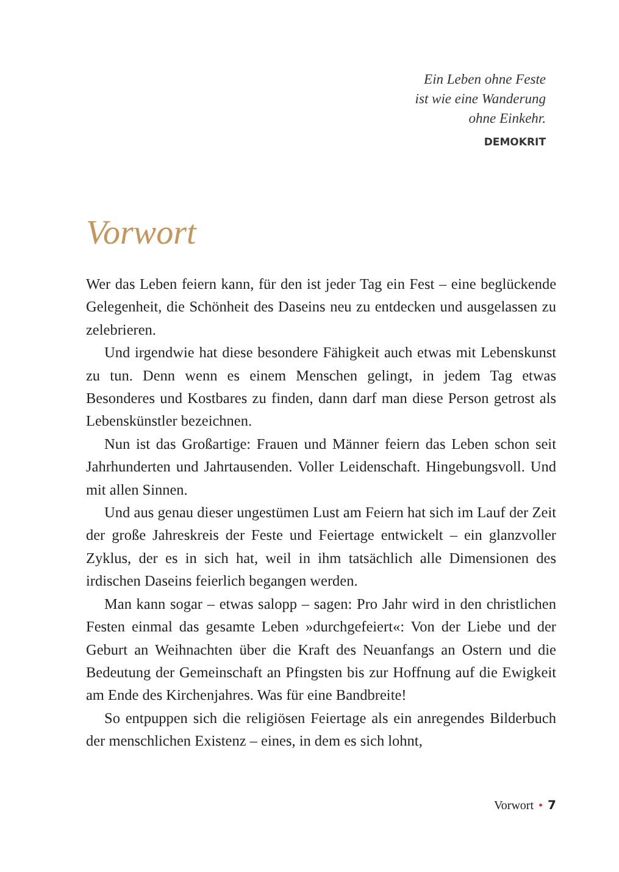Ein Leben ohne Feste
ist wie eine Wanderung
ohne Einkehr.
DEMOKRIT
Vorwort
Wer das Leben feiern kann, für den ist jeder Tag ein Fest – eine beglückende Gelegenheit, die Schönheit des Daseins neu zu entdecken und ausgelassen zu zelebrieren.
Und irgendwie hat diese besondere Fähigkeit auch etwas mit Lebenskunst zu tun. Denn wenn es einem Menschen gelingt, in jedem Tag etwas Besonderes und Kostbares zu finden, dann darf man diese Person getrost als Lebenskünstler bezeichnen.
Nun ist das Großartige: Frauen und Männer feiern das Leben schon seit Jahrhunderten und Jahrtausenden. Voller Leidenschaft. Hingebungsvoll. Und mit allen Sinnen.
Und aus genau dieser ungestümen Lust am Feiern hat sich im Lauf der Zeit der große Jahreskreis der Feste und Feiertage entwickelt – ein glanzvoller Zyklus, der es in sich hat, weil in ihm tatsächlich alle Dimensionen des irdischen Daseins feierlich begangen werden.
Man kann sogar – etwas salopp – sagen: Pro Jahr wird in den christlichen Festen einmal das gesamte Leben »durchgefeiert«: Von der Liebe und der Geburt an Weihnachten über die Kraft des Neuanfangs an Ostern und die Bedeutung der Gemeinschaft an Pfingsten bis zur Hoffnung auf die Ewigkeit am Ende des Kirchenjahres. Was für eine Bandbreite!
So entpuppen sich die religiösen Feiertage als ein anregendes Bilderbuch der menschlichen Existenz – eines, in dem es sich lohnt,
Vorwort • 7